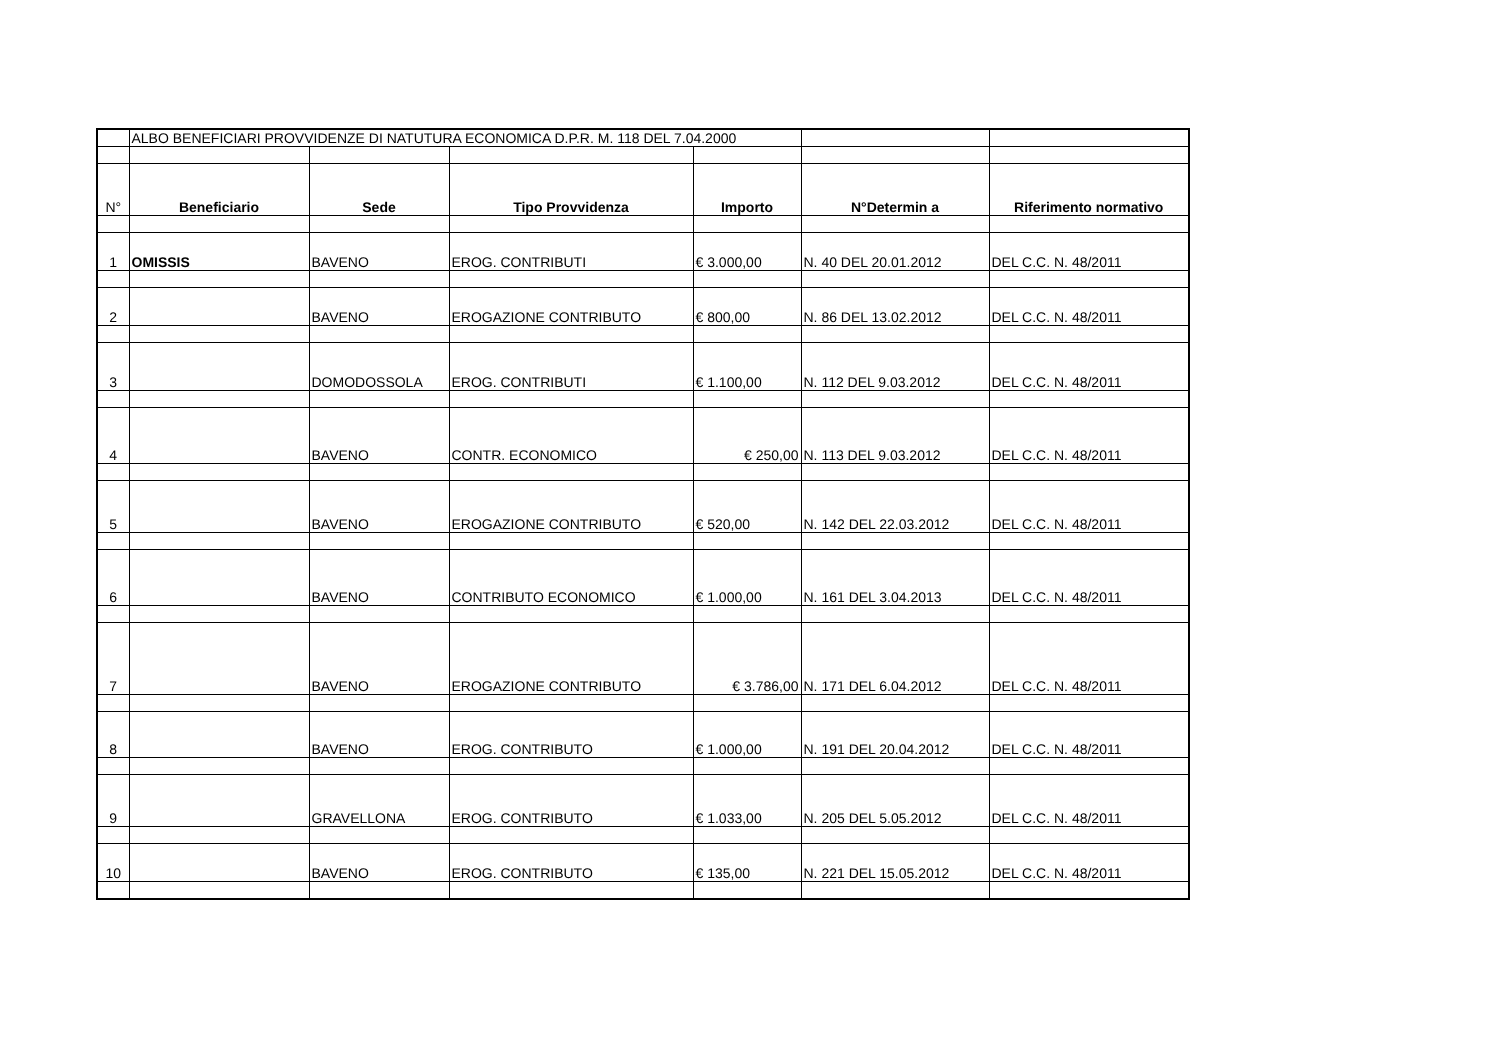| | ALBO BENEFICIARI PROVVIDENZE DI NATUTURA ECONOMICA D.P.R. M. 118 DEL 7.04.2000 | | | | | |
| N° | Beneficiario | Sede | Tipo Provvidenza | Importo | N°Determin a | Riferimento normativo |
| 1 | OMISSIS | BAVENO | EROG. CONTRIBUTI | € 3.000,00 | N. 40 DEL 20.01.2012 | DEL C.C. N. 48/2011 |
| 2 | | BAVENO | EROGAZIONE CONTRIBUTO | € 800,00 | N. 86 DEL 13.02.2012 | DEL C.C. N. 48/2011 |
| 3 | | DOMODOSSOLA | EROG. CONTRIBUTI | € 1.100,00 | N. 112 DEL 9.03.2012 | DEL C.C. N. 48/2011 |
| 4 | | BAVENO | CONTR. ECONOMICO | € 250,00 | N. 113 DEL 9.03.2012 | DEL C.C. N. 48/2011 |
| 5 | | BAVENO | EROGAZIONE CONTRIBUTO | € 520,00 | N. 142 DEL 22.03.2012 | DEL C.C. N. 48/2011 |
| 6 | | BAVENO | CONTRIBUTO ECONOMICO | € 1.000,00 | N. 161 DEL 3.04.2013 | DEL C.C. N. 48/2011 |
| 7 | | BAVENO | EROGAZIONE CONTRIBUTO | € 3.786,00 | N. 171 DEL 6.04.2012 | DEL C.C. N. 48/2011 |
| 8 | | BAVENO | EROG. CONTRIBUTO | € 1.000,00 | N. 191 DEL 20.04.2012 | DEL C.C. N. 48/2011 |
| 9 | | GRAVELLONA | EROG. CONTRIBUTO | € 1.033,00 | N. 205 DEL 5.05.2012 | DEL C.C. N. 48/2011 |
| 10 | | BAVENO | EROG. CONTRIBUTO | € 135,00 | N. 221 DEL 15.05.2012 | DEL C.C. N. 48/2011 |